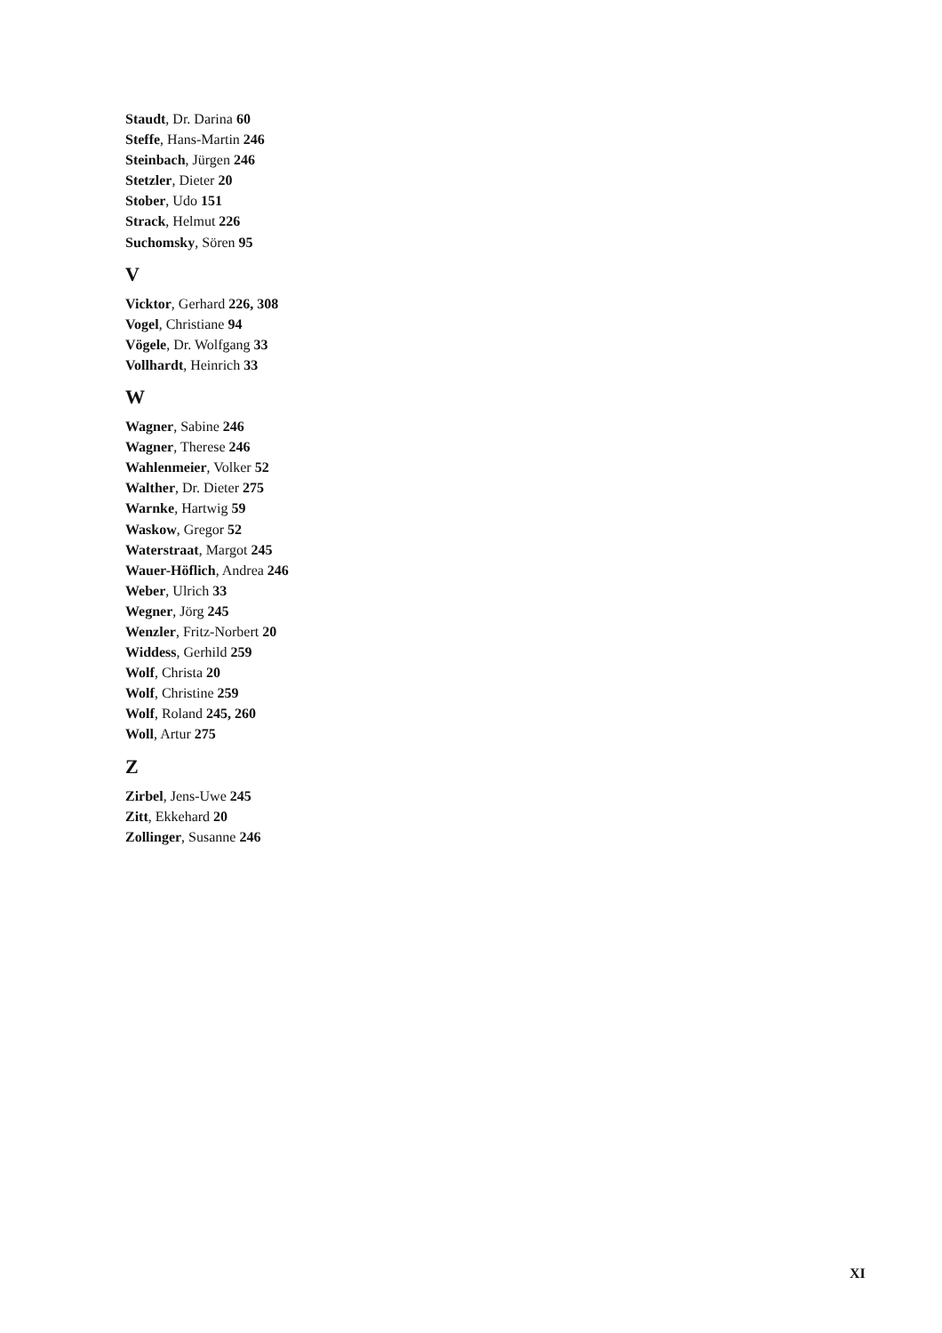Staudt, Dr. Darina 60
Steffe, Hans-Martin 246
Steinbach, Jürgen 246
Stetzler, Dieter 20
Stober, Udo 151
Strack, Helmut 226
Suchomsky, Sören 95
V
Vicktor, Gerhard 226, 308
Vogel, Christiane 94
Vögele, Dr. Wolfgang 33
Vollhardt, Heinrich 33
W
Wagner, Sabine 246
Wagner, Therese 246
Wahlenmeier, Volker 52
Walther, Dr. Dieter 275
Warnke, Hartwig 59
Waskow, Gregor 52
Waterstraat, Margot 245
Wauer-Höflich, Andrea 246
Weber, Ulrich 33
Wegner, Jörg 245
Wenzler, Fritz-Norbert 20
Widdess, Gerhild 259
Wolf, Christa 20
Wolf, Christine 259
Wolf, Roland 245, 260
Woll, Artur 275
Z
Zirbel, Jens-Uwe 245
Zitt, Ekkehard 20
Zollinger, Susanne 246
XI